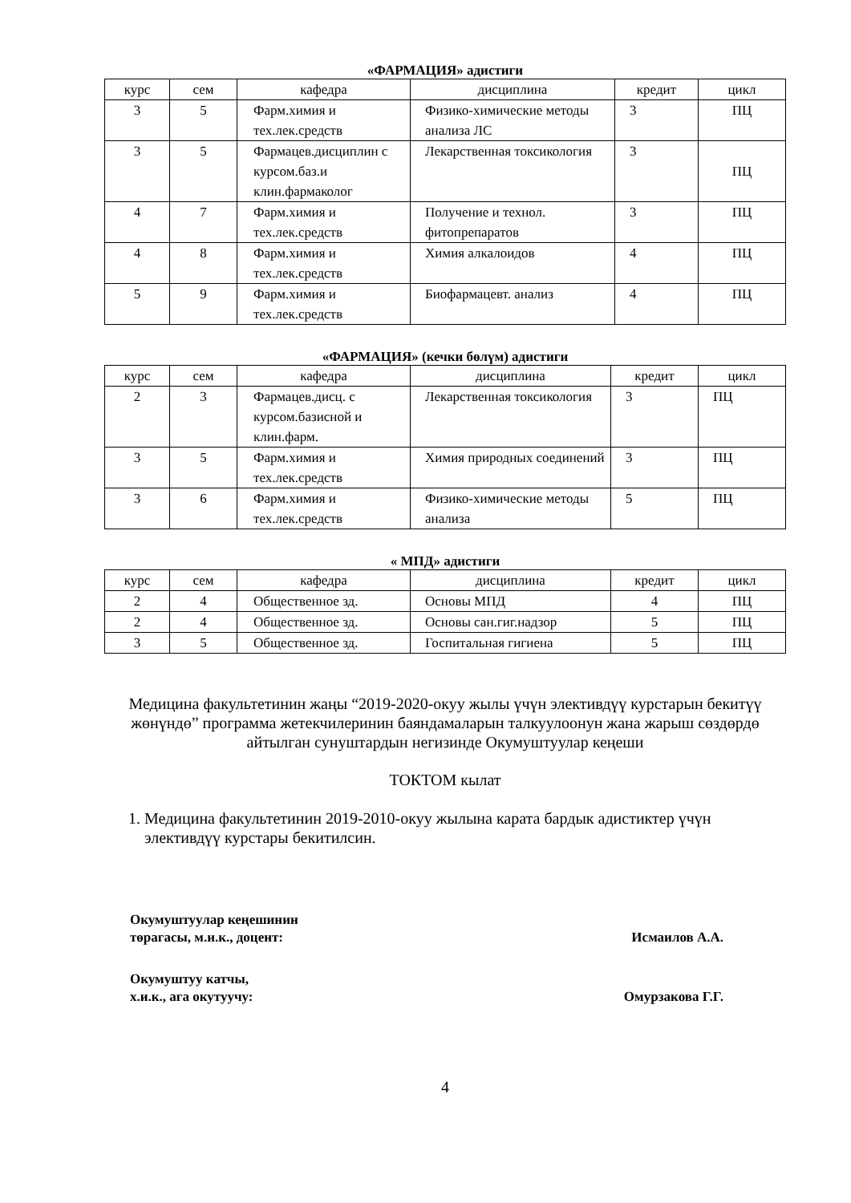«ФАРМАЦИЯ» адистиги
| курс | сем | кафедра | дисциплина | кредит | цикл |
| --- | --- | --- | --- | --- | --- |
| 3 | 5 | Фарм.химия и тех.лек.средств | Физико-химические методы анализа ЛС | 3 | ПЦ |
| 3 | 5 | Фармацев.дисциплин с курсом.баз.и клин.фармаколог | Лекарственная токсикология | 3 | ПЦ |
| 4 | 7 | Фарм.химия и тех.лек.средств | Получение и технол. фитопрепаратов | 3 | ПЦ |
| 4 | 8 | Фарм.химия и тех.лек.средств | Химия алкалоидов | 4 | ПЦ |
| 5 | 9 | Фарм.химия и тех.лек.средств | Биофармацевт. анализ | 4 | ПЦ |
«ФАРМАЦИЯ» (кечки бөлүм) адистиги
| курс | сем | кафедра | дисциплина | кредит | цикл |
| --- | --- | --- | --- | --- | --- |
| 2 | 3 | Фармацев.дисц. с курсом.базисной и клин.фарм. | Лекарственная токсикология | 3 | ПЦ |
| 3 | 5 | Фарм.химия и тех.лек.средств | Химия природных соединений | 3 | ПЦ |
| 3 | 6 | Фарм.химия и тех.лек.средств | Физико-химические методы анализа | 5 | ПЦ |
« МПД» адистиги
| курс | сем | кафедра | дисциплина | кредит | цикл |
| --- | --- | --- | --- | --- | --- |
| 2 | 4 | Общественное зд. | Основы МПД | 4 | ПЦ |
| 2 | 4 | Общественное зд. | Основы сан.гиг.надзор | 5 | ПЦ |
| 3 | 5 | Общественное зд. | Госпитальная гигиена | 5 | ПЦ |
Медицина факультетинин жаңы “2019-2020-окуу жылы үчүн элективдүү курстарын бекитүү жөнүндө” программа жетекчилеринин баяндамаларын талкуулоонун жана жарыш сөздөрдө айтылган сунуштардын негизинде Окумуштуулар кеңеши
ТОКТОМ кылат
1. Медицина факультетинин 2019-2010-окуу жылына карата бардык адистиктер үчүн элективдүү курстары бекитилсин.
Окумуштуулар кеңешинин
төрагасы, м.и.к., доцент: Исмаилов А.А.
Окумуштуу катчы,
х.и.к., ага окутуучу: Омурзакова Г.Г.
4